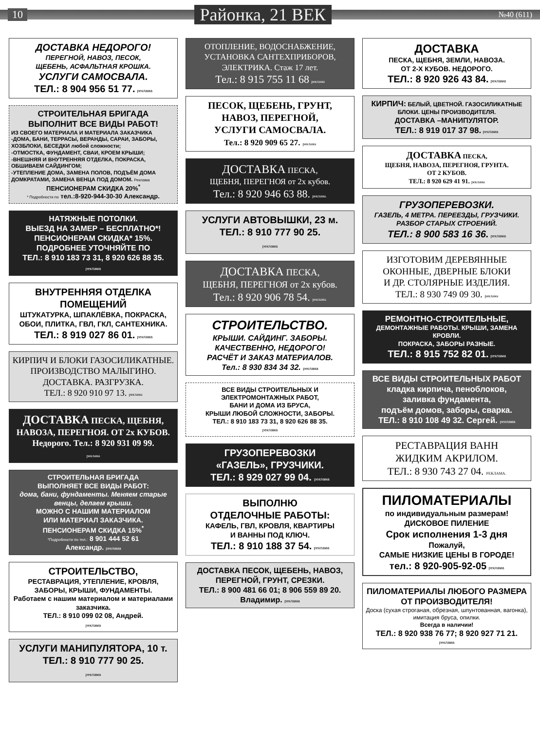10
Районка, 21 ВЕК
№40 (611)
ДОСТАВКА НЕДОРОГО!
ПЕРЕГНОЙ, НАВОЗ, ПЕСОК,
ЩЕБЕНЬ, АСФАЛЬТНАЯ КРОШКА.
УСЛУГИ САМОСВАЛА.
ТЕЛ.: 8 904 956 51 77. реклама
СТРОИТЕЛЬНАЯ БРИГАДА
ВЫПОЛНИТ ВСЕ ВИДЫ РАБОТ!
ИЗ СВОЕГО МАТЕРИАЛА И МАТЕРИАЛА ЗАКАЗЧИКА
-ДОМА, БАНИ, ТЕРРАСЫ, ВЕРАНДЫ, САРАИ, ЗАБОРЫ, ХОЗБЛОКИ, БЕСЕДКИ любой сложности;
-ОТМОСТКА, ФУНДАМЕНТ, СВАИ, КРОЕМ КРЫШИ;
-ВНЕШНЯЯ И ВНУТРЕННЯЯ ОТДЕЛКА, ПОКРАСКА, ОБШИВАЕМ САЙДИНГОМ;
-УТЕПЛЕНИЕ ДОМА, ЗАМЕНА ПОЛОВ, ПОДЪЁМ ДОМА ДОМКРАТАМИ, ЗАМЕНА ВЕНЦА ПОД ДОМОМ. Реклама
ПЕНСИОНЕРАМ СКИДКА 20%<sup>*</sup>
* Подробности по тел.:8-920-944-30-30 Александр.
НАТЯЖНЫЕ ПОТОЛКИ.
ВЫЕЗД НА ЗАМЕР – БЕСПЛАТНО*!
ПЕНСИОНЕРАМ СКИДКА* 15%.
ПОДРОБНЕЕ УТОЧНЯЙТЕ ПО
ТЕЛ.: 8 910 183 73 31, 8 920 626 88 35.
реклама
ВНУТРЕННЯЯ ОТДЕЛКА ПОМЕЩЕНИЙ
ШТУКАТУРКА, ШПАКЛЁВКА, ПОКРАСКА,
ОБОИ, ПЛИТКА, ГВЛ, ГКЛ, САНТЕХНИКА.
ТЕЛ.: 8 919 027 86 01. реклама
КИРПИЧ И БЛОКИ ГАЗОСИЛИКАТНЫЕ.
ПРОИЗВОДСТВО МАЛЫГИНО.
ДОСТАВКА. РАЗГРУЗКА.
ТЕЛ.: 8 920 910 97 13. реклама
ДОСТАВКА ПЕСКА, ЩЕБНЯ,
НАВОЗА, ПЕРЕГНОЯ. ОТ 2х КУБОВ.
Недорого. Тел.: 8 920 931 09 99.
реклама
СТРОИТЕЛЬНАЯ БРИГАДА
ВЫПОЛНЯЕТ ВСЕ ВИДЫ РАБОТ:
дома, бани, фундаменты. Меняем старые венцы, делаем крыши.
МОЖНО С НАШИМ МАТЕРИАЛОМ
ИЛИ МАТЕРИАЛ ЗАКАЗЧИКА.
ПЕНСИОНЕРАМ СКИДКА 15%<sup>*</sup>
*Подробности по тел.: 8 901 444 52 61
Александр. реклама
СТРОИТЕЛЬСТВО,
РЕСТАВРАЦИЯ, УТЕПЛЕНИЕ, КРОВЛЯ,
ЗАБОРЫ, КРЫШИ, ФУНДАМЕНТЫ.
Работаем с нашим материалом и материалами заказчика.
ТЕЛ.: 8 910 099 02 08, Андрей.
реклама
УСЛУГИ МАНИПУЛЯТОРА, 10 т.
ТЕЛ.: 8 910 777 90 25.
реклама
ОТОПЛЕНИЕ, ВОДОСНАБЖЕНИЕ,
УСТАНОВКА САНТЕХПРИБОРОВ,
ЭЛЕКТРИКА. Стаж 17 лет.
Тел.: 8 915 755 11 68 реклама
ПЕСОК, ЩЕБЕНЬ, ГРУНТ,
НАВОЗ, ПЕРЕГНОЙ,
УСЛУГИ САМОСВАЛА.
Тел.: 8 920 909 65 27. реклама
ДОСТАВКА ПЕСКА,
ЩЕБНЯ, ПЕРЕГНОЯ от 2х кубов.
Тел.: 8 920 946 63 88. реклама.
УСЛУГИ АВТОВЫШКИ, 23 м.
ТЕЛ.: 8 910 777 90 25.
реклама
ДОСТАВКА ПЕСКА,
ЩЕБНЯ, ПЕРЕГНОЯ от 2х кубов.
Тел.: 8 920 906 78 54. реклама.
СТРОИТЕЛЬСТВО.
КРЫШИ. САЙДИНГ. ЗАБОРЫ.
КАЧЕСТВЕННО, НЕДОРОГО!
РАСЧЁТ И ЗАКАЗ МАТЕРИАЛОВ.
Тел.: 8 930 834 34 32. реклама
ВСЕ ВИДЫ СТРОИТЕЛЬНЫХ И
ЭЛЕКТРОМОНТАЖНЫХ РАБОТ,
БАНИ И ДОМА ИЗ БРУСА,
КРЫШИ ЛЮБОЙ СЛОЖНОСТИ, ЗАБОРЫ.
ТЕЛ.: 8 910 183 73 31, 8 920 626 88 35.
реклама
ГРУЗОПЕРЕВОЗКИ
«ГАЗЕЛЬ», ГРУЗЧИКИ.
ТЕЛ.: 8 929 027 99 04. реклама
ВЫПОЛНЮ
ОТДЕЛОЧНЫЕ РАБОТЫ:
КАФЕЛЬ, ГВЛ, КРОВЛЯ, КВАРТИРЫ
И ВАННЫ ПОД КЛЮЧ.
ТЕЛ.: 8 910 188 37 54. реклама
ДОСТАВКА ПЕСОК, ЩЕБЕНЬ, НАВОЗ,
ПЕРЕГНОЙ, ГРУНТ, СРЕЗКИ.
ТЕЛ.: 8 900 481 66 01; 8 906 559 89 20.
Владимир. реклама
ДОСТАВКА
ПЕСКА, ЩЕБНЯ, ЗЕМЛИ, НАВОЗА.
ОТ 2-Х КУБОВ. НЕДОРОГО.
ТЕЛ.: 8 920 926 43 84. реклама
КИРПИЧ: БЕЛЫЙ, ЦВЕТНОЙ. ГАЗОСИЛИКАТНЫЕ БЛОКИ. ЦЕНЫ ПРОИЗВОДИТЕЛЯ.
ДОСТАВКА –МАНИПУЛЯТОР.
ТЕЛ.: 8 919 017 37 98. реклама
ДОСТАВКА ПЕСКА,
ЩЕБНЯ, НАВОЗА, ПЕРЕГНОЯ, ГРУНТА.
ОТ 2 КУБОВ.
ТЕЛ.: 8 920 629 41 91. реклама
ГРУЗОПЕРЕВОЗКИ.
ГАЗЕЛЬ, 4 МЕТРА. ПЕРЕЕЗДЫ, ГРУЗЧИКИ.
РАЗБОР СТАРЫХ СТРОЕНИЙ.
ТЕЛ.: 8 900 583 16 36. реклама
ИЗГОТОВИМ ДЕРЕВЯННЫЕ
ОКОННЫЕ, ДВЕРНЫЕ БЛОКИ
И ДР. СТОЛЯРНЫЕ ИЗДЕЛИЯ.
ТЕЛ.: 8 930 749 09 30. реклама
РЕМОНТНО-СТРОИТЕЛЬНЫЕ,
ДЕМОНТАЖНЫЕ РАБОТЫ. КРЫШИ, ЗАМЕНА КРОВЛИ.
ПОКРАСКА, ЗАБОРЫ РАЗНЫЕ.
ТЕЛ.: 8 915 752 82 01. реклама
ВСЕ ВИДЫ СТРОИТЕЛЬНЫХ РАБОТ
кладка кирпича, пеноблоков,
заливка фундамента,
подъём домов, заборы, сварка.
ТЕЛ.: 8 910 108 49 32. Сергей. реклама
РЕСТАВРАЦИЯ ВАНН
ЖИДКИМ АКРИЛОМ.
ТЕЛ.: 8 930 743 27 04. РЕКЛАМА.
ПИЛОМАТЕРИАЛЫ
по индивидуальным размерам!
ДИСКОВОЕ ПИЛЕНИЕ
Срок исполнения 1-3 дня
Пожалуй,
САМЫЕ НИЗКИЕ ЦЕНЫ В ГОРОДЕ!
тел.: 8 920-905-92-05 реклама
ПИЛОМАТЕРИАЛЫ ЛЮБОГО РАЗМЕРА
ОТ ПРОИЗВОДИТЕЛЯ!
Доска (сухая строганая, обрезная, шпунтованная, вагонка), имитация бруса, опилки.
Всегда в наличии!
ТЕЛ.: 8 920 938 76 77; 8 920 927 71 21.
реклама